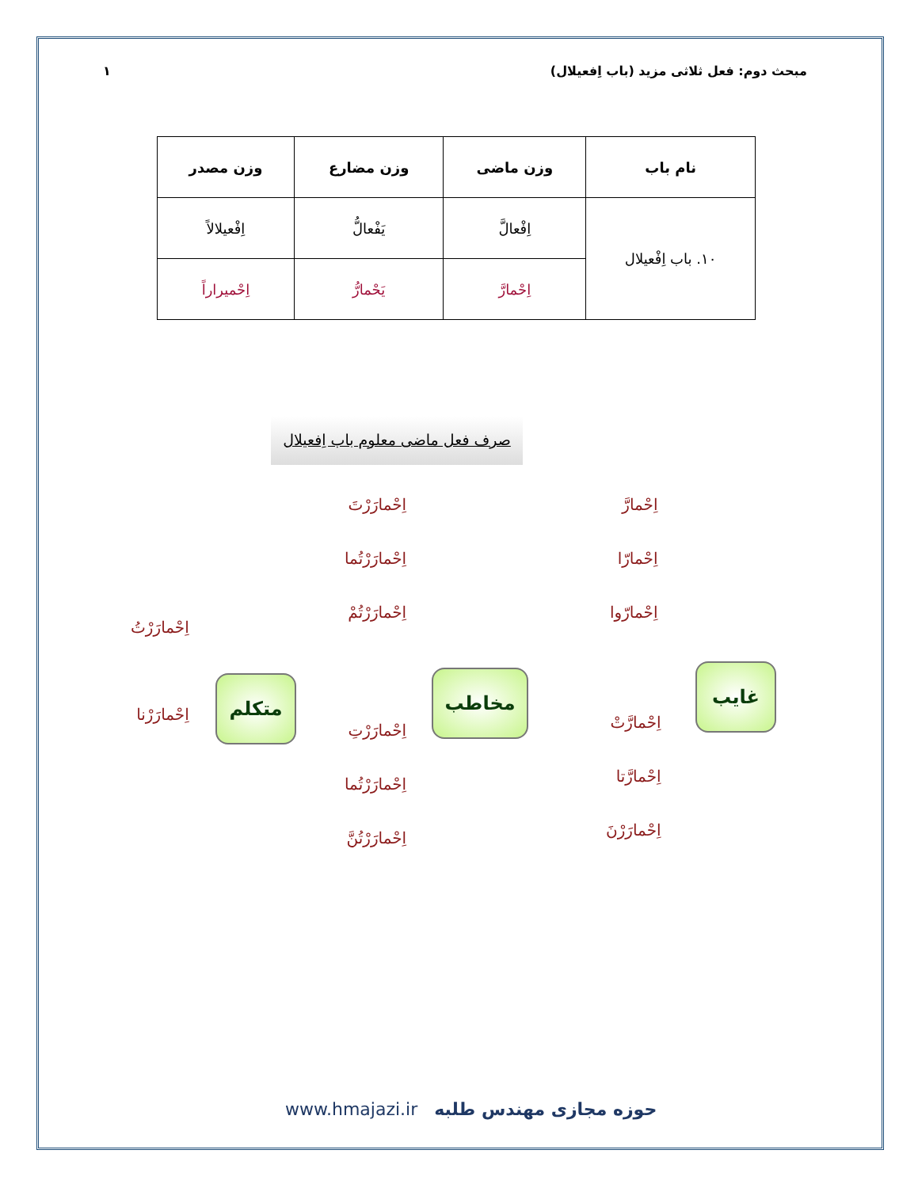مبحث دوم: فعل ثلاثی مزید (باب اِفعیلال) ۱
| نام باب | وزن ماضی | وزن مضارع | وزن مصدر |
| --- | --- | --- | --- |
| ۱۰. باب اِفْعیلال | اِفْعالَّ | یَفْعالُّ | اِفْعیلالاً |
| | اِحْمارَّ | یَحْمارُّ | اِحْمیراراً |
صرف فعل ماضی معلوم باب اِفعیلال
اِحْمارَّ
اِحْمارّا
اِحْمارّوا
غایب
اِحْمارَّتْ
اِحْمارَّتا
اِحْمارَرْنَ
اِحْمارَرْتَ
اِحْمارَرْتُما
اِحْمارَرْتُمْ
مخاطب
اِحْمارَرْتِ
اِحْمارَرْتُما
اِحْمارَرْتُنَّ
اِحْمارَرْتُ
اِحْمارَرْنا
متکلم
www.hmajazi.ir حوزه مجازی مهندس طلبه